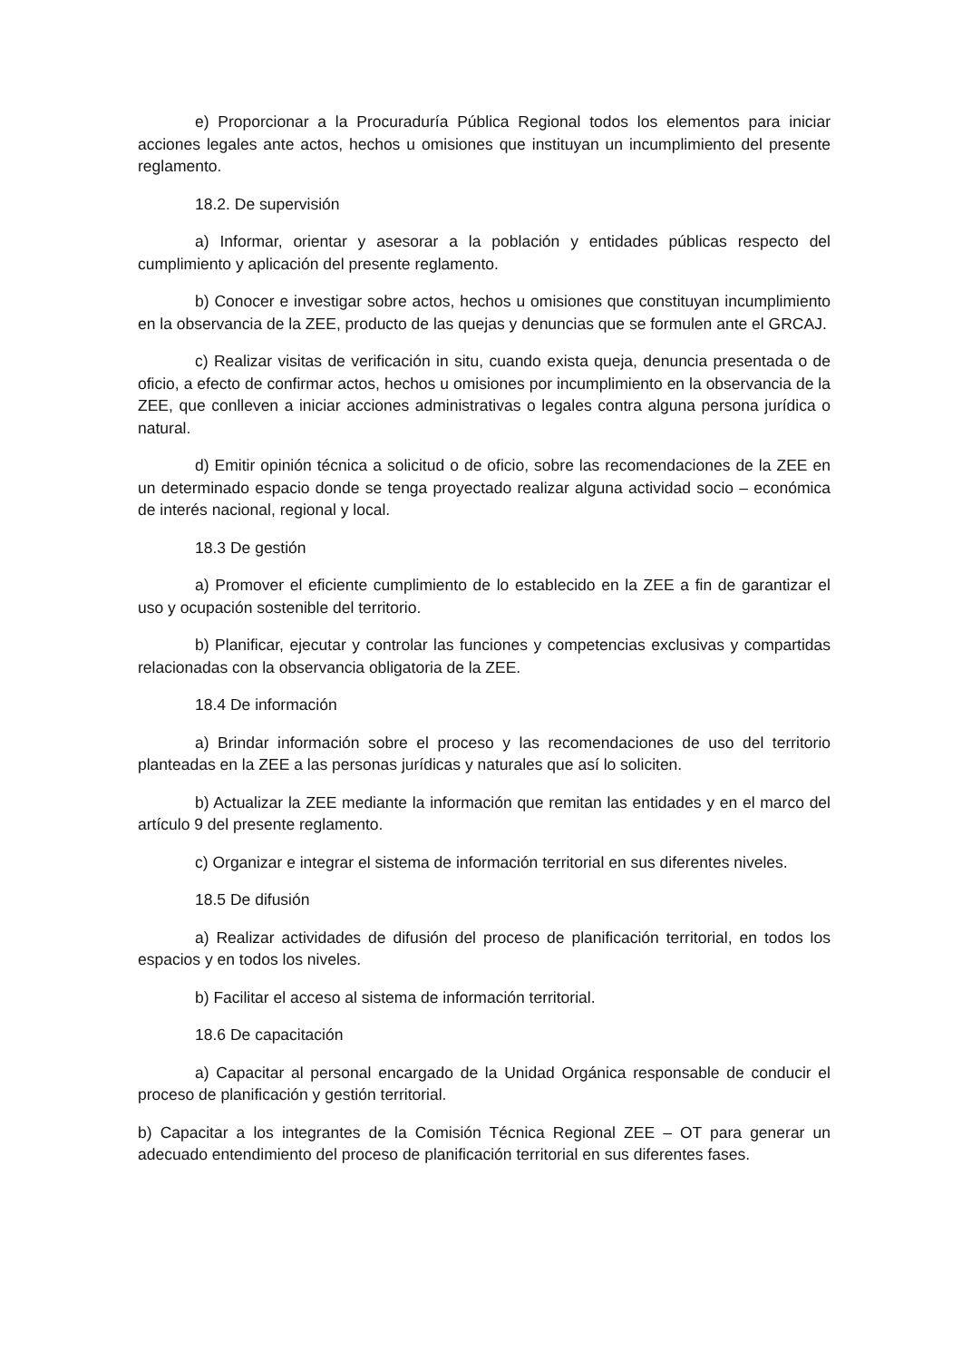e) Proporcionar a la Procuraduría Pública Regional todos los elementos para iniciar acciones legales ante actos, hechos u omisiones que instituyan un incumplimiento del presente reglamento.
18.2. De supervisión
a) Informar, orientar y asesorar a la población y entidades públicas respecto del cumplimiento y aplicación del presente reglamento.
b) Conocer e investigar sobre actos, hechos u omisiones que constituyan incumplimiento en la observancia de la ZEE, producto de las quejas y denuncias que se formulen ante el GRCAJ.
c) Realizar visitas de verificación in situ, cuando exista queja, denuncia presentada o de oficio, a efecto de confirmar actos, hechos u omisiones por incumplimiento en la observancia de la ZEE, que conlleven a iniciar acciones administrativas o legales contra alguna persona jurídica o natural.
d) Emitir opinión técnica a solicitud o de oficio, sobre las recomendaciones de la ZEE en un determinado espacio donde se tenga proyectado realizar alguna actividad socio – económica de interés nacional, regional y local.
18.3 De gestión
a) Promover el eficiente cumplimiento de lo establecido en la ZEE a fin de garantizar el uso y ocupación sostenible del territorio.
b) Planificar, ejecutar y controlar las funciones y competencias exclusivas y compartidas relacionadas con la observancia obligatoria de la ZEE.
18.4 De información
a) Brindar información sobre el proceso y las recomendaciones de uso del territorio planteadas en la ZEE a las personas jurídicas y naturales que así lo soliciten.
b) Actualizar la ZEE mediante la información que remitan las entidades y en el marco del artículo 9 del presente reglamento.
c) Organizar e integrar el sistema de información territorial en sus diferentes niveles.
18.5 De difusión
a) Realizar actividades de difusión del proceso de planificación territorial, en todos los espacios y en todos los niveles.
b) Facilitar el acceso al sistema de información territorial.
18.6 De capacitación
a) Capacitar al personal encargado de la Unidad Orgánica responsable de conducir el proceso de planificación y gestión territorial.
b) Capacitar a los integrantes de la Comisión Técnica Regional ZEE – OT para generar un adecuado entendimiento del proceso de planificación territorial en sus diferentes fases.